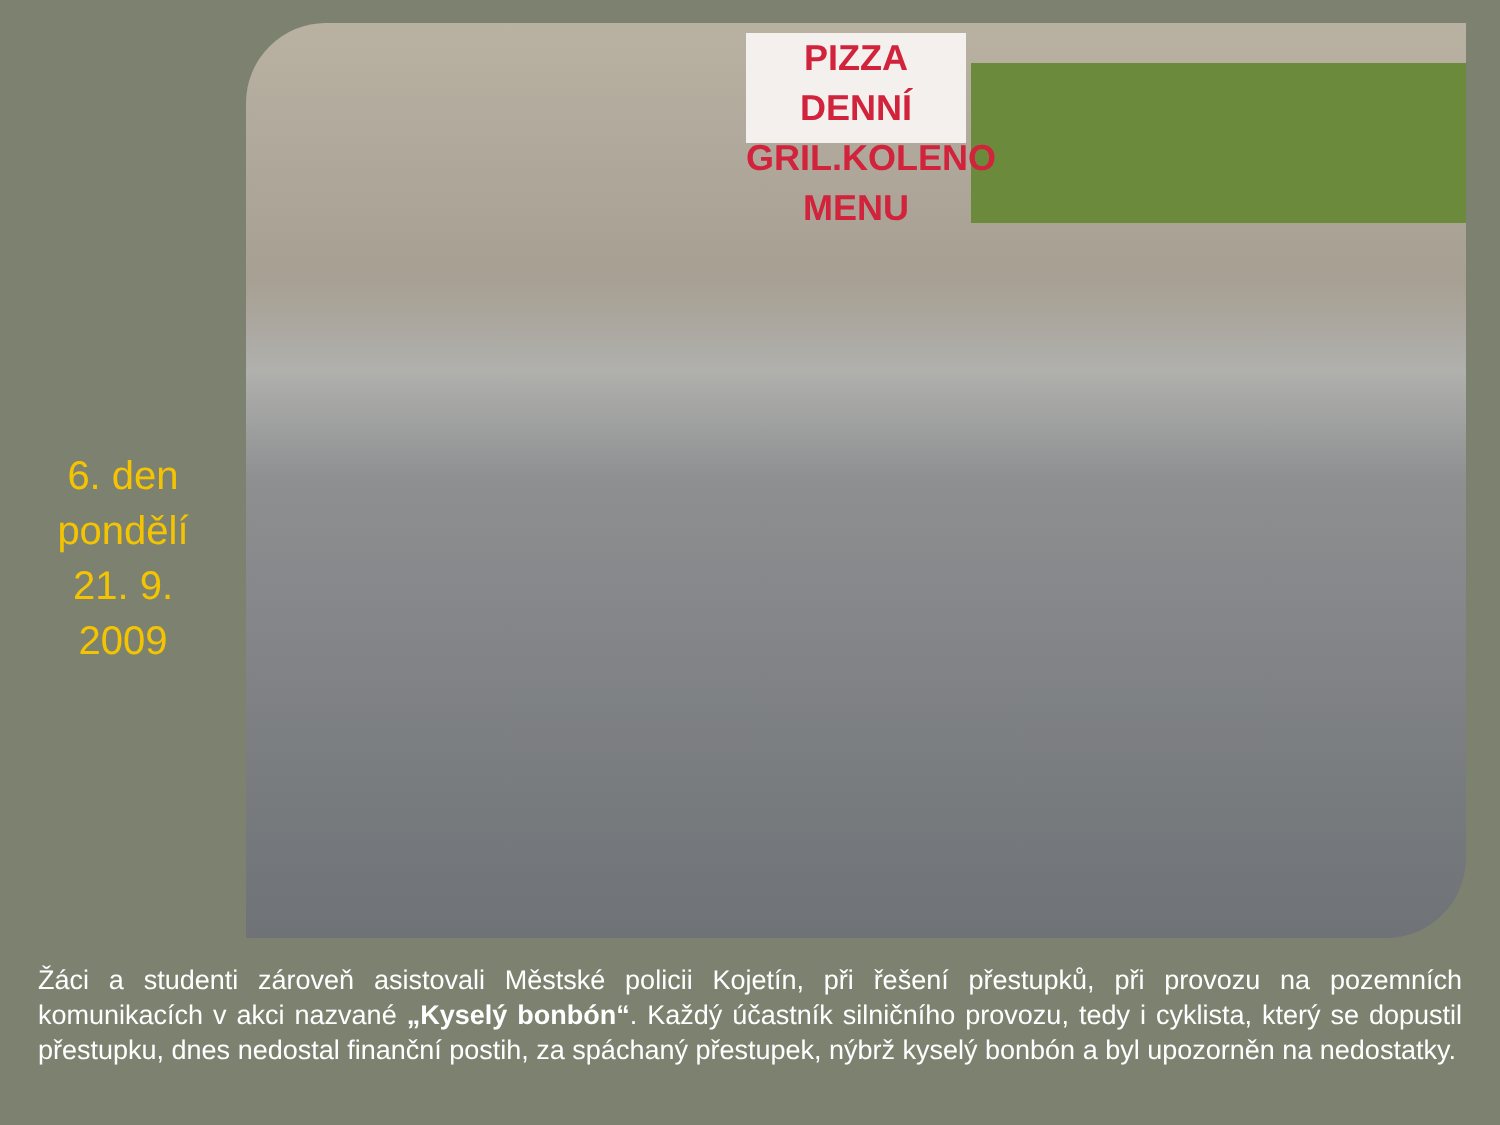6. den
pondělí
21. 9.
2009
PIZZA DENNÍ
GRIL.KOLENO MENU
Žáci a studenti zároveň asistovali Městské policii Kojetín, při řešení přestupků, při provozu na pozemních komunikacích v akci nazvané „Kyselý bonbón“. Každý účastník silničního provozu, tedy i cyklista, který se dopustil přestupku, dnes nedostal finanční postih, za spáchaný přestupek, nýbrž kyselý bonbón a byl upozorněn na nedostatky.